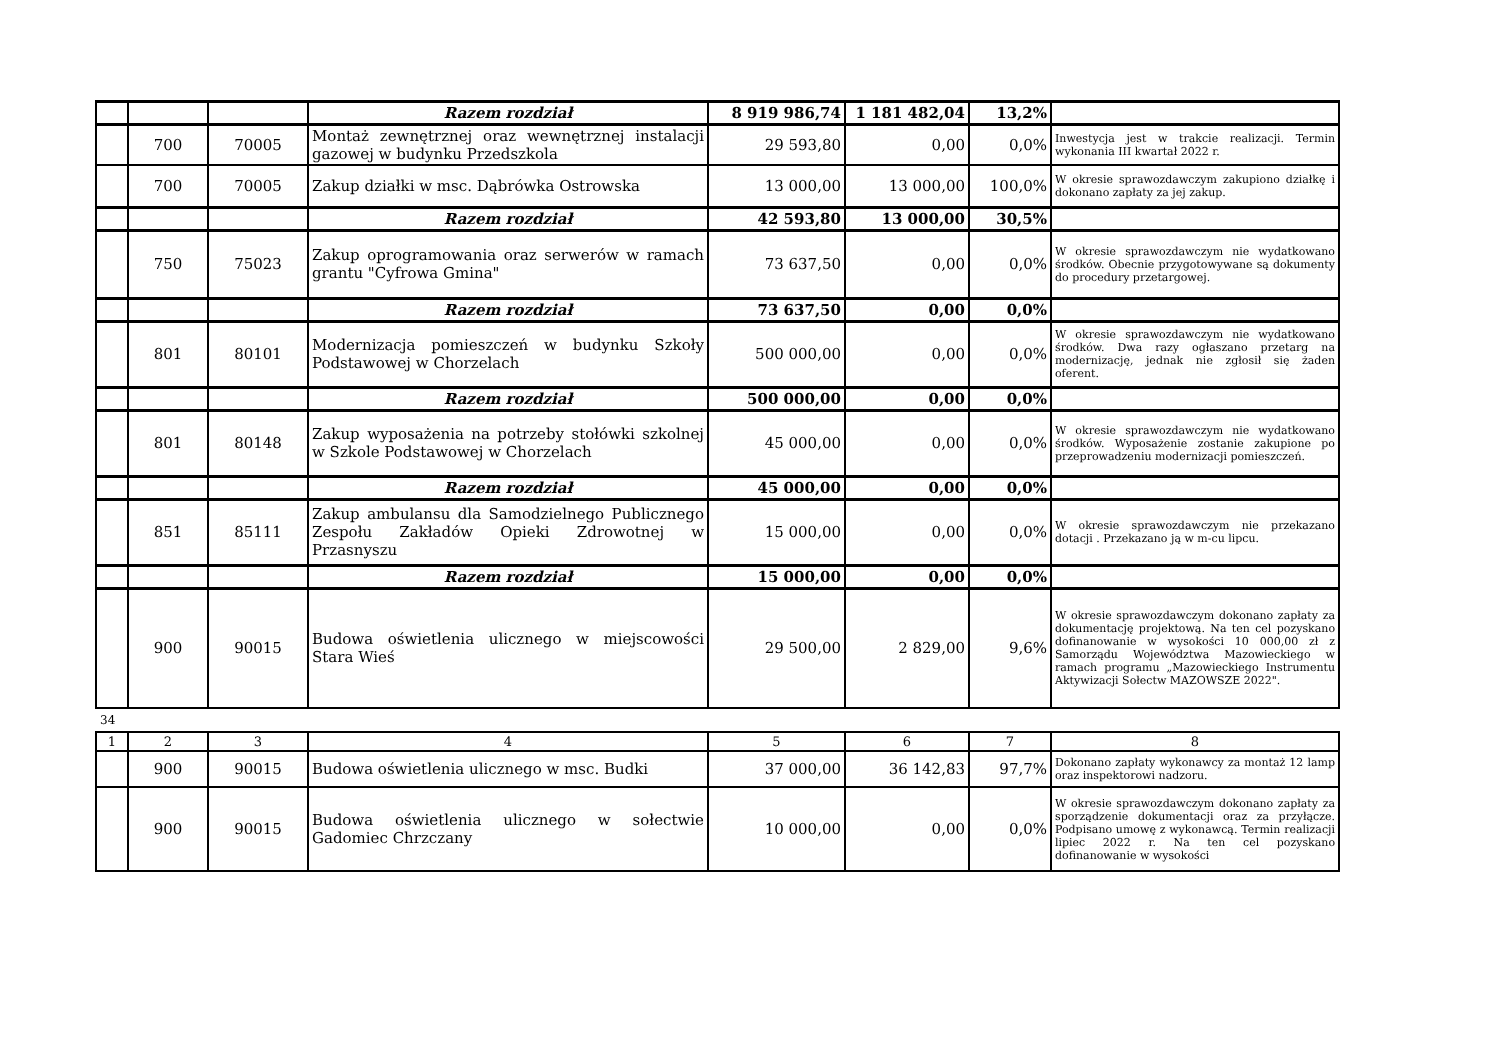| | | | Razem rozdział | 8 919 986,74 | 1 181 482,04 | 13,2% | |
| | 700 | 70005 | Montaż zewnętrznej oraz wewnętrznej instalacji gazowej w budynku Przedszkola | 29 593,80 | 0,00 | 0,0% | Inwestycja jest w trakcie realizacji. Termin wykonania III kwartał 2022 r. |
| | 700 | 70005 | Zakup działki w msc. Dąbrówka Ostrowska | 13 000,00 | 13 000,00 | 100,0% | W okresie sprawozdawczym zakupiono działkę i dokonano zapłaty za jej zakup. |
| | | | Razem rozdział | 42 593,80 | 13 000,00 | 30,5% | |
| | 750 | 75023 | Zakup oprogramowania oraz serwerów w ramach grantu "Cyfrowa Gmina" | 73 637,50 | 0,00 | 0,0% | W okresie sprawozdawczym nie wydatkowano środków. Obecnie przygotowywane są dokumenty do procedury przetargowej. |
| | | | Razem rozdział | 73 637,50 | 0,00 | 0,0% | |
| | 801 | 80101 | Modernizacja pomieszczeń w budynku Szkoły Podstawowej w Chorzelach | 500 000,00 | 0,00 | 0,0% | W okresie sprawozdawczym nie wydatkowano środków. Dwa razy ogłaszano przetarg na modernizację, jednak nie zgłosił się żaden oferent. |
| | | | Razem rozdział | 500 000,00 | 0,00 | 0,0% | |
| | 801 | 80148 | Zakup wyposażenia na potrzeby stołówki szkolnej w Szkole Podstawowej w Chorzelach | 45 000,00 | 0,00 | 0,0% | W okresie sprawozdawczym nie wydatkowano środków. Wyposażenie zostanie zakupione po przeprowadzeniu modernizacji pomieszczeń. |
| | | | Razem rozdział | 45 000,00 | 0,00 | 0,0% | |
| | 851 | 85111 | Zakup ambulansu dla Samodzielnego Publicznego Zespołu Zakładów Opieki Zdrowotnej w Przasnyszu | 15 000,00 | 0,00 | 0,0% | W okresie sprawozdawczym nie przekazano dotacji . Przekazano ją w m-cu lipcu. |
| | | | Razem rozdział | 15 000,00 | 0,00 | 0,0% | |
| | 900 | 90015 | Budowa oświetlenia ulicznego w miejscowości Stara Wieś | 29 500,00 | 2 829,00 | 9,6% | W okresie sprawozdawczym dokonano zapłaty za dokumentację projektową. Na ten cel pozyskano dofinanowanie w wysokości 10 000,00 zł z Samorządu Województwa Mazowieckiego w ramach programu „Mazowieckiego Instrumentu Aktywizacji Sołectw MAZOWSZE 2022". |
34
| 1 | 2 | 3 | 4 | 5 | 6 | 7 | 8 |
| | 900 | 90015 | Budowa oświetlenia ulicznego w msc. Budki | 37 000,00 | 36 142,83 | 97,7% | Dokonano zapłaty wykonawcy za montaż 12 lamp oraz inspektorowi nadzoru. |
| | 900 | 90015 | Budowa oświetlenia ulicznego w sołectwie Gadomiec Chrzczany | 10 000,00 | 0,00 | 0,0% | W okresie sprawozdawczym dokonano zapłaty za sporządzenie dokumentacji oraz za przyłącze. Podpisano umowę z wykonawcą. Termin realizacji lipiec 2022 r. Na ten cel pozyskano dofinanowanie w wysokości |